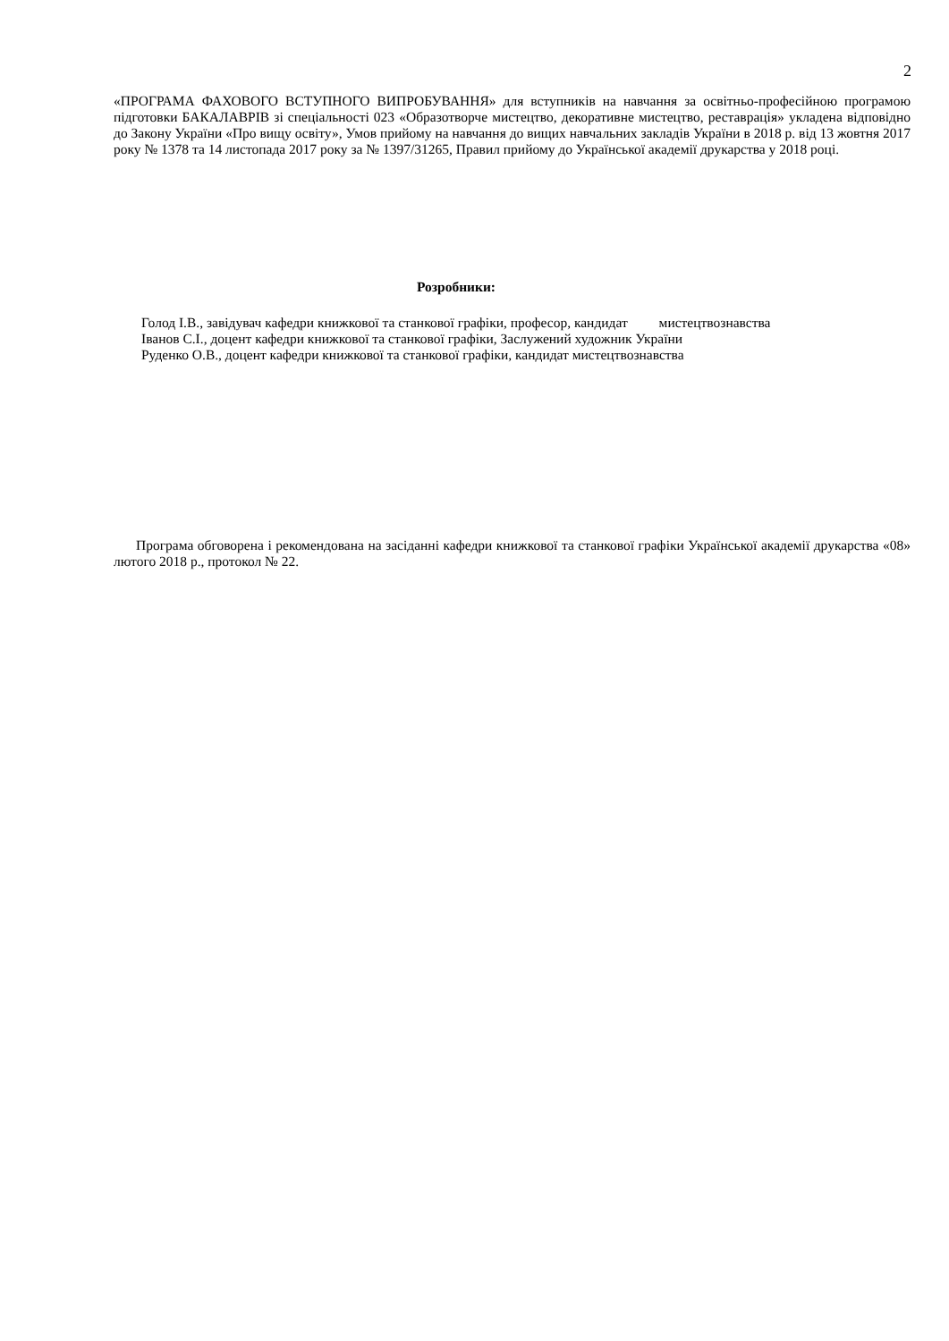2
«ПРОГРАМА ФАХОВОГО ВСТУПНОГО ВИПРОБУВАННЯ» для вступників на навчання за освітньо-професійною програмою підготовки БАКАЛАВРІВ зі спеціальності 023 «Образотворче мистецтво, декоративне мистецтво, реставрація» укладена відповідно до Закону України «Про вищу освіту», Умов прийому на навчання до вищих навчальних закладів України в 2018 р. від 13 жовтня 2017 року № 1378 та 14 листопада 2017 року за № 1397/31265, Правил прийому до Української академії друкарства у 2018 році.
Розробники:
Голод І.В., завідувач кафедри книжкової та станкової графіки, професор, кандидат мистецтвознавства
Іванов С.І., доцент кафедри книжкової та станкової графіки, Заслужений художник України
Руденко О.В., доцент кафедри книжкової та станкової графіки, кандидат мистецтвознавства
Програма обговорена і рекомендована на засіданні кафедри книжкової та станкової графіки Української академії друкарства «08» лютого 2018 р., протокол № 22.